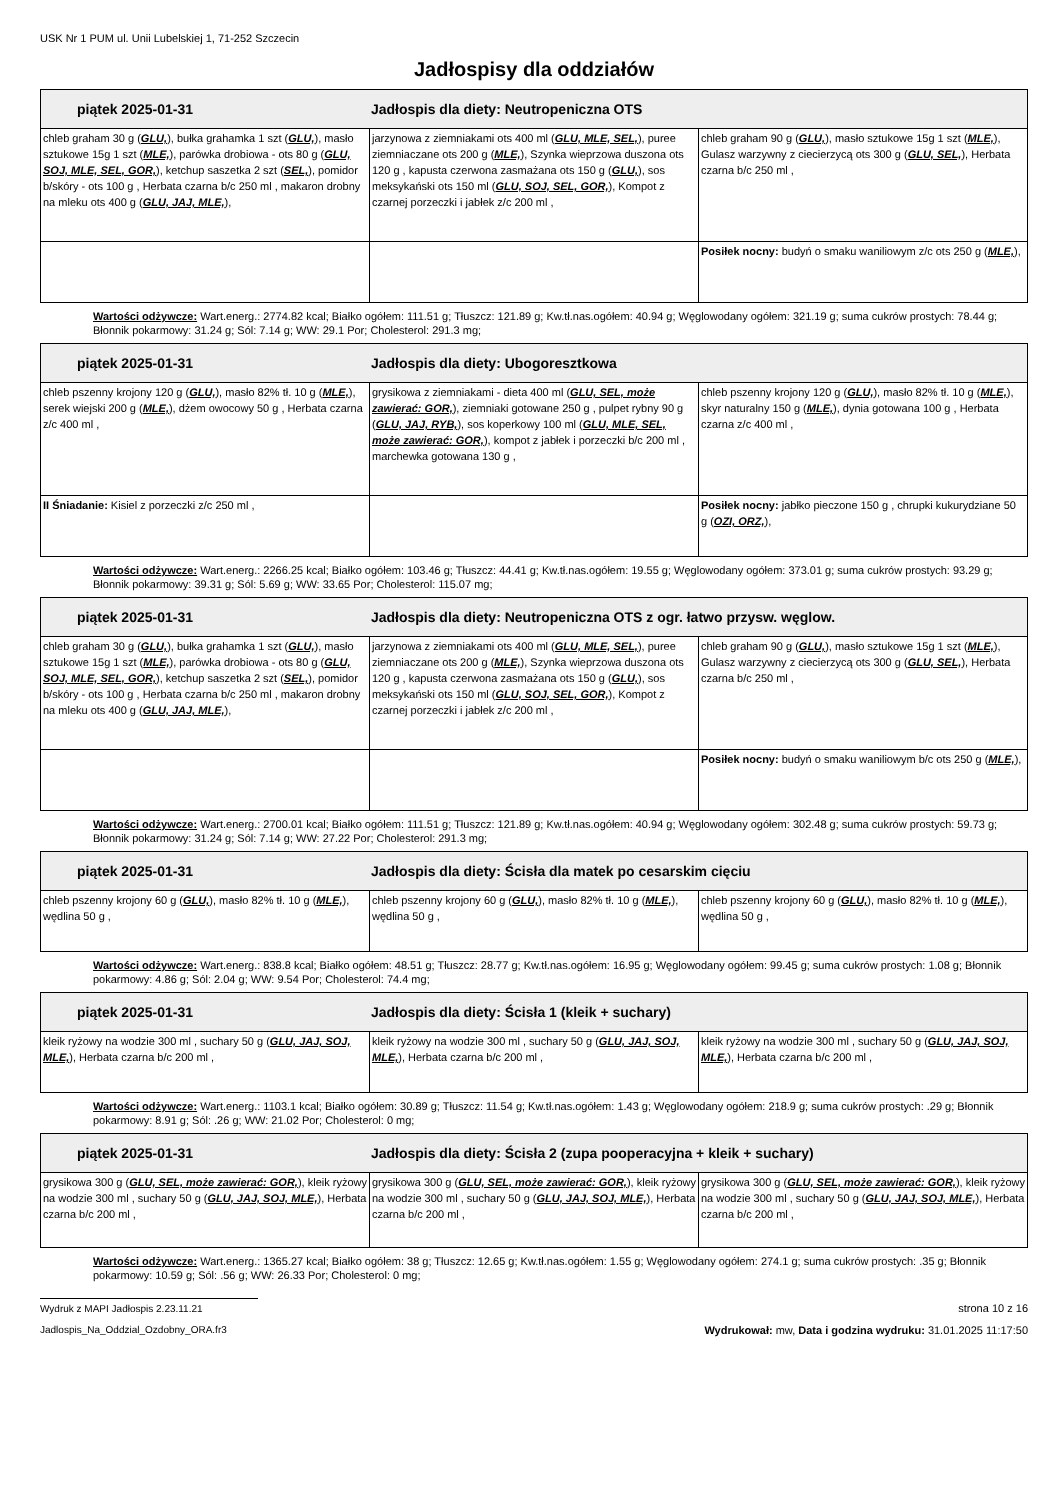USK Nr 1 PUM ul. Unii Lubelskiej 1, 71-252 Szczecin
Jadłospisy dla oddziałów
| piątek 2025-01-31 Jadłospis dla diety: Neutropeniczna OTS | | |
| --- | --- | --- |
| chleb graham 30 g ( GLU, ), bułka grahamka 1 szt ( GLU, ), masło sztukowe 15g 1 szt ( MLE, ), parówka drobiowa - ots 80 g ( GLU, SOJ, MLE, SEL, GOR, ), ketchup saszetka 2 szt ( SEL, ), pomidor b/skóry - ots 100 g , Herbata czarna b/c 250 ml , makaron drobny na mleku ots 400 g ( GLU, JAJ, MLE, ), | jarzynowa z ziemniakami ots 400 ml ( GLU, MLE, SEL, ), puree ziemniaczane ots 200 g ( MLE, ), Szynka wieprzowa duszona ots 120 g , kapusta czerwona zasmażana ots 150 g ( GLU, ), sos meksykański ots 150 ml ( GLU, SOJ, SEL, GOR, ), Kompot z czarnej porzeczki i jabłek z/c 200 ml , | chleb graham 90 g ( GLU, ), masło sztukowe 15g 1 szt ( MLE, ), Gulasz warzywny z ciecierzycą ots 300 g ( GLU, SEL, ), Herbata czarna b/c 250 ml , |
| | | Posiłek nocny: budyń o smaku waniliowym z/c ots 250 g ( MLE, ), |
Wartości odżywcze: Wart.energ.: 2774.82 kcal; Białko ogółem: 111.51 g; Tłuszcz: 121.89 g; Kw.tł.nas.ogółem: 40.94 g; Węglowodany ogółem: 321.19 g; suma cukrów prostych: 78.44 g; Błonnik pokarmowy: 31.24 g; Sól: 7.14 g; WW: 29.1 Por; Cholesterol: 291.3 mg;
| piątek 2025-01-31 Jadłospis dla diety: Ubogoresztkowa | | |
| --- | --- | --- |
| chleb pszenny krojony 120 g ( GLU, ), masło 82% tł. 10 g ( MLE, ), serek wiejski 200 g ( MLE, ), dżem owocowy 50 g , Herbata czarna z/c 400 ml , | grysikowa z ziemniakami - dieta 400 ml ( GLU, SEL, może zawierać: GOR, ), ziemniaki gotowane 250 g , pulpet rybny 90 g ( GLU, JAJ, RYB, ), sos koperkowy 100 ml ( GLU, MLE, SEL, może zawierać: GOR, ), kompot z jabłek i porzeczki b/c 200 ml , marchewka gotowana 130 g , | chleb pszenny krojony 120 g ( GLU, ), masło 82% tł. 10 g ( MLE, ), skyr naturalny 150 g ( MLE, ), dynia gotowana 100 g , Herbata czarna z/c 400 ml , |
| II Śniadanie: Kisiel z porzeczki z/c 250 ml , | | Posiłek nocny: jabłko pieczone 150 g , chrupki kukurydziane 50 g ( OZI, ORZ, ), |
Wartości odżywcze: Wart.energ.: 2266.25 kcal; Białko ogółem: 103.46 g; Tłuszcz: 44.41 g; Kw.tł.nas.ogółem: 19.55 g; Węglowodany ogółem: 373.01 g; suma cukrów prostych: 93.29 g; Błonnik pokarmowy: 39.31 g; Sól: 5.69 g; WW: 33.65 Por; Cholesterol: 115.07 mg;
| piątek 2025-01-31 Jadłospis dla diety: Neutropeniczna OTS z ogr. łatwo przysw. węglow. | | |
| --- | --- | --- |
| chleb graham 30 g ( GLU, ), bułka grahamka 1 szt ( GLU, ), masło sztukowe 15g 1 szt ( MLE, ), parówka drobiowa - ots 80 g ( GLU, SOJ, MLE, SEL, GOR, ), ketchup saszetka 2 szt ( SEL, ), pomidor b/skóry - ots 100 g , Herbata czarna b/c 250 ml , makaron drobny na mleku ots 400 g ( GLU, JAJ, MLE, ), | jarzynowa z ziemniakami ots 400 ml ( GLU, MLE, SEL, ), puree ziemniaczane ots 200 g ( MLE, ), Szynka wieprzowa duszona ots 120 g , kapusta czerwona zasmażana ots 150 g ( GLU, ), sos meksykański ots 150 ml ( GLU, SOJ, SEL, GOR, ), Kompot z czarnej porzeczki i jabłek z/c 200 ml , | chleb graham 90 g ( GLU, ), masło sztukowe 15g 1 szt ( MLE, ), Gulasz warzywny z ciecierzycą ots 300 g ( GLU, SEL, ), Herbata czarna b/c 250 ml , |
| | | Posiłek nocny: budyń o smaku waniliowym b/c ots 250 g ( MLE, ), |
Wartości odżywcze: Wart.energ.: 2700.01 kcal; Białko ogółem: 111.51 g; Tłuszcz: 121.89 g; Kw.tł.nas.ogółem: 40.94 g; Węglowodany ogółem: 302.48 g; suma cukrów prostych: 59.73 g; Błonnik pokarmowy: 31.24 g; Sól: 7.14 g; WW: 27.22 Por; Cholesterol: 291.3 mg;
| piątek 2025-01-31 Jadłospis dla diety: Ścisła dla matek po cesarskim cięciu | | |
| --- | --- | --- |
| chleb pszenny krojony 60 g ( GLU, ), masło 82% tł. 10 g ( MLE, ), wędlina 50 g , | chleb pszenny krojony 60 g ( GLU, ), masło 82% tł. 10 g ( MLE, ), wędlina 50 g , | chleb pszenny krojony 60 g ( GLU, ), masło 82% tł. 10 g ( MLE, ), wędlina 50 g , |
Wartości odżywcze: Wart.energ.: 838.8 kcal; Białko ogółem: 48.51 g; Tłuszcz: 28.77 g; Kw.tł.nas.ogółem: 16.95 g; Węglowodany ogółem: 99.45 g; suma cukrów prostych: 1.08 g; Błonnik pokarmowy: 4.86 g; Sól: 2.04 g; WW: 9.54 Por; Cholesterol: 74.4 mg;
| piątek 2025-01-31 Jadłospis dla diety: Ścisła 1 (kleik + suchary) | | |
| --- | --- | --- |
| kleik ryżowy na wodzie 300 ml , suchary 50 g ( GLU, JAJ, SOJ, MLE, ), Herbata czarna b/c 200 ml , | kleik ryżowy na wodzie 300 ml , suchary 50 g ( GLU, JAJ, SOJ, MLE, ), Herbata czarna b/c 200 ml , | kleik ryżowy na wodzie 300 ml , suchary 50 g ( GLU, JAJ, SOJ, MLE, ), Herbata czarna b/c 200 ml , |
Wartości odżywcze: Wart.energ.: 1103.1 kcal; Białko ogółem: 30.89 g; Tłuszcz: 11.54 g; Kw.tł.nas.ogółem: 1.43 g; Węglowodany ogółem: 218.9 g; suma cukrów prostych: .29 g; Błonnik pokarmowy: 8.91 g; Sól: .26 g; WW: 21.02 Por; Cholesterol: 0 mg;
| piątek 2025-01-31 Jadłospis dla diety: Ścisła 2 (zupa pooperacyjna + kleik + suchary) | | |
| --- | --- | --- |
| grysikowa 300 g ( GLU, SEL, może zawierać: GOR, ), kleik ryżowy na wodzie 300 ml , suchary 50 g ( GLU, JAJ, SOJ, MLE, ), Herbata czarna b/c 200 ml , | grysikowa 300 g ( GLU, SEL, może zawierać: GOR, ), kleik ryżowy na wodzie 300 ml , suchary 50 g ( GLU, JAJ, SOJ, MLE, ), Herbata czarna b/c 200 ml , | grysikowa 300 g ( GLU, SEL, może zawierać: GOR, ), kleik ryżowy na wodzie 300 ml , suchary 50 g ( GLU, JAJ, SOJ, MLE, ), Herbata czarna b/c 200 ml , |
Wartości odżywcze: Wart.energ.: 1365.27 kcal; Białko ogółem: 38 g; Tłuszcz: 12.65 g; Kw.tł.nas.ogółem: 1.55 g; Węglowodany ogółem: 274.1 g; suma cukrów prostych: .35 g; Błonnik pokarmowy: 10.59 g; Sól: .56 g; WW: 26.33 Por; Cholesterol: 0 mg;
Wydruk z MAPI Jadłospis 2.23.11.21 strona 10 z 16
Jadlospis_Na_Oddzial_Ozdobny_ORA.fr3
Wydrukował: mw, Data i godzina wydruku: 31.01.2025 11:17:50